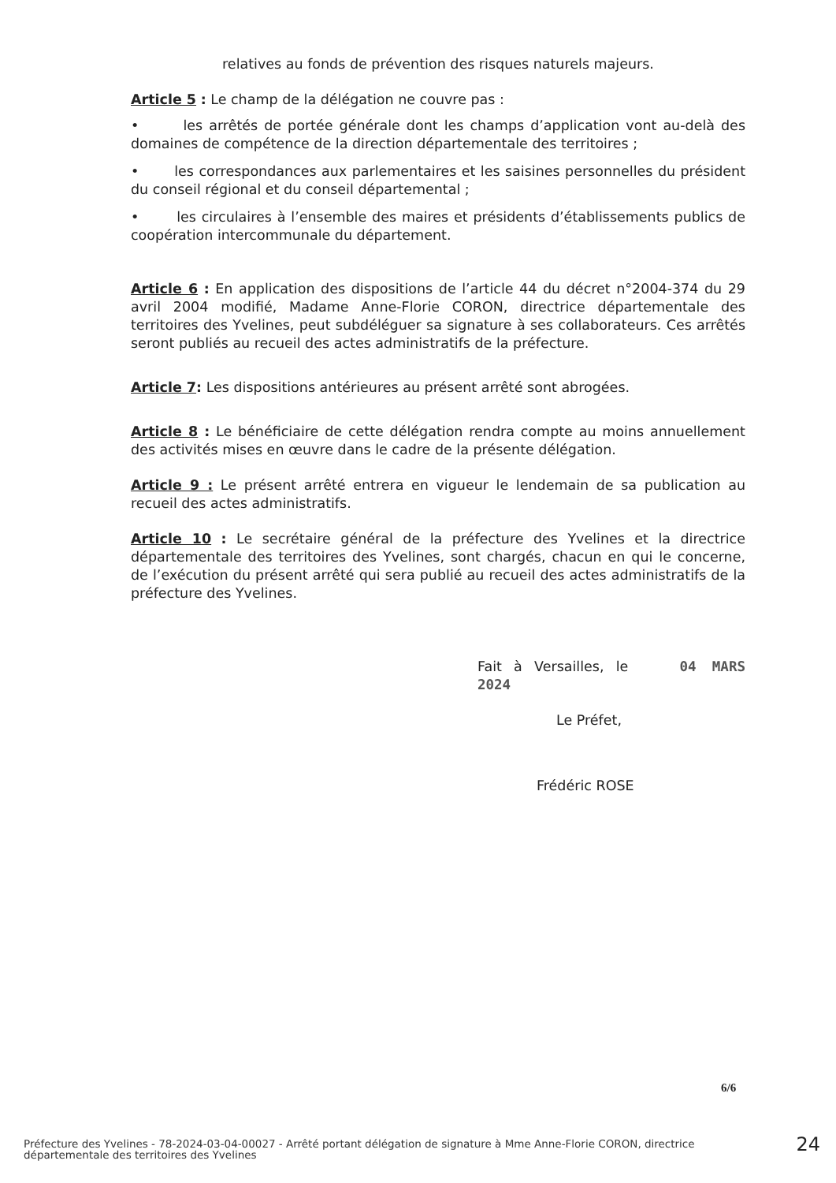relatives au fonds de prévention des risques naturels majeurs.
Article 5 : Le champ de la délégation ne couvre pas :
• les arrêtés de portée générale dont les champs d’application vont au-delà des domaines de compétence de la direction départementale des territoires ;
• les correspondances aux parlementaires et les saisines personnelles du président du conseil régional et du conseil départemental ;
• les circulaires à l’ensemble des maires et présidents d’établissements publics de coopération intercommunale du département.
Article 6 : En application des dispositions de l’article 44 du décret n°2004-374 du 29 avril 2004 modifié, Madame Anne-Florie CORON, directrice départementale des territoires des Yvelines, peut subdéléguer sa signature à ses collaborateurs. Ces arrêtés seront publiés au recueil des actes administratifs de la préfecture.
Article 7: Les dispositions antérieures au présent arrêté sont abrogées.
Article 8 : Le bénéficiaire de cette délégation rendra compte au moins annuellement des activités mises en œuvre dans le cadre de la présente délégation.
Article 9 : Le présent arrêté entrera en vigueur le lendemain de sa publication au recueil des actes administratifs.
Article 10 : Le secrétaire général de la préfecture des Yvelines et la directrice départementale des territoires des Yvelines, sont chargés, chacun en qui le concerne, de l’exécution du présent arrêté qui sera publié au recueil des actes administratifs de la préfecture des Yvelines.
Fait à Versailles, le 04 MARS 2024
Le Préfet,
Frédéric ROSE
6/6
Préfecture des Yvelines - 78-2024-03-04-00027 - Arrêté portant délégation de signature à Mme Anne-Florie CORON, directrice départementale des territoires des Yvelines
24